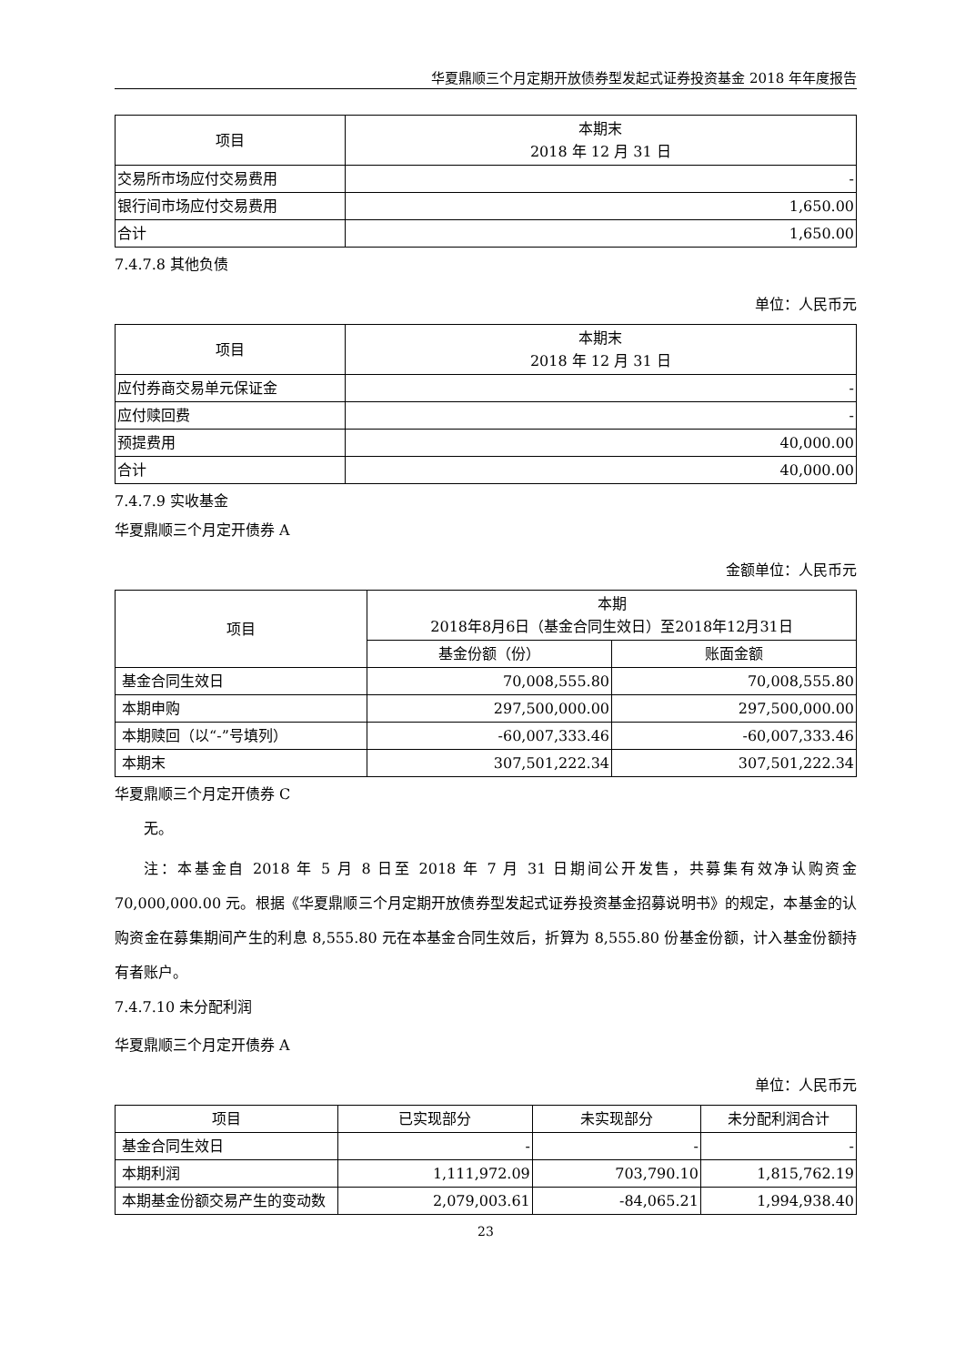华夏鼎顺三个月定期开放债券型发起式证券投资基金 2018 年年度报告
| 项目 | 本期末 2018 年 12 月 31 日 |
| --- | --- |
| 交易所市场应付交易费用 | - |
| 银行间市场应付交易费用 | 1,650.00 |
| 合计 | 1,650.00 |
7.4.7.8 其他负债
单位：人民币元
| 项目 | 本期末 2018 年 12 月 31 日 |
| --- | --- |
| 应付券商交易单元保证金 | - |
| 应付赎回费 | - |
| 预提费用 | 40,000.00 |
| 合计 | 40,000.00 |
7.4.7.9 实收基金
华夏鼎顺三个月定开债券 A
金额单位：人民币元
| 项目 | 本期 2018年8月6日（基金合同生效日）至2018年12月31日 | |
| --- | --- | --- |
| | 基金份额（份） | 账面金额 |
| 基金合同生效日 | 70,008,555.80 | 70,008,555.80 |
| 本期申购 | 297,500,000.00 | 297,500,000.00 |
| 本期赎回（以“-”号填列） | -60,007,333.46 | -60,007,333.46 |
| 本期末 | 307,501,222.34 | 307,501,222.34 |
华夏鼎顺三个月定开债券 C
无。
注：本基金自 2018 年 5 月 8 日至 2018 年 7 月 31 日期间公开发售，共募集有效净认购资金 70,000,000.00 元。根据《华夏鼎顺三个月定期开放债券型发起式证券投资基金招募说明书》的规定，本基金的认购资金在募集期间产生的利息 8,555.80 元在本基金合同生效后，折算为 8,555.80 份基金份额，计入基金份额持有者账户。
7.4.7.10 未分配利润
华夏鼎顺三个月定开债券 A
单位：人民币元
| 项目 | 已实现部分 | 未实现部分 | 未分配利润合计 |
| --- | --- | --- | --- |
| 基金合同生效日 | - | - | - |
| 本期利润 | 1,111,972.09 | 703,790.10 | 1,815,762.19 |
| 本期基金份额交易产生的变动数 | 2,079,003.61 | -84,065.21 | 1,994,938.40 |
23